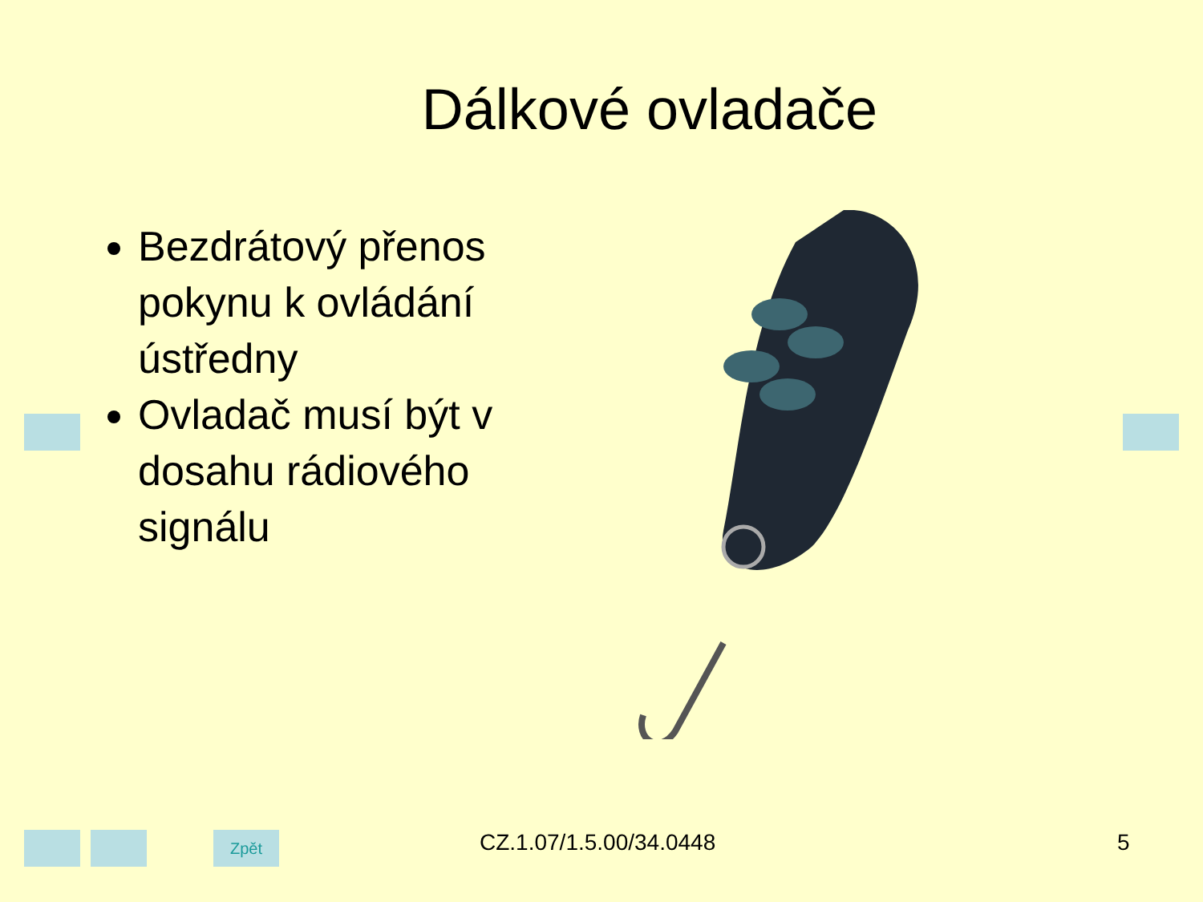Dálkové ovladače
Bezdrátový přenos pokynu k ovládání ústředny
Ovladač musí být v dosahu rádiového signálu
Zpět CZ.1.07/1.5.00/34.0448 5